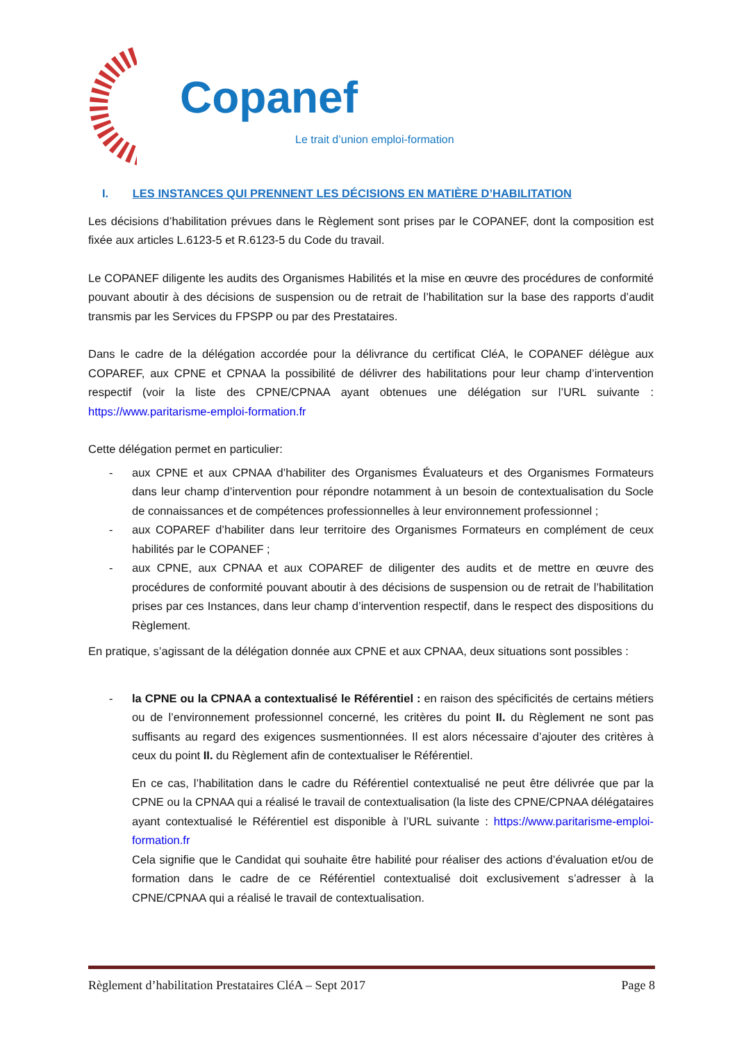Copanef Le trait d’union emploi-formation
I. LES INSTANCES QUI PRENNENT LES DÉCISIONS EN MATIÈRE D’HABILITATION
Les décisions d’habilitation prévues dans le Règlement sont prises par le COPANEF, dont la composition est fixée aux articles L.6123-5 et R.6123-5 du Code du travail.
Le COPANEF diligente les audits des Organismes Habilités et la mise en œuvre des procédures de conformité pouvant aboutir à des décisions de suspension ou de retrait de l’habilitation sur la base des rapports d’audit transmis par les Services du FPSPP ou par des Prestataires.
Dans le cadre de la délégation accordée pour la délivrance du certificat CléA, le COPANEF délègue aux COPAREF, aux CPNE et CPNAA la possibilité de délivrer des habilitations pour leur champ d’intervention respectif (voir la liste des CPNE/CPNAA ayant obtenues une délégation sur l’URL suivante : https://www.paritarisme-emploi-formation.fr
Cette délégation permet en particulier:
- aux CPNE et aux CPNAA d’habiliter des Organismes Évaluateurs et des Organismes Formateurs dans leur champ d’intervention pour répondre notamment à un besoin de contextualisation du Socle de connaissances et de compétences professionnelles à leur environnement professionnel ;
- aux COPAREF d’habiliter dans leur territoire des Organismes Formateurs en complément de ceux habilités par le COPANEF ;
- aux CPNE, aux CPNAA et aux COPAREF de diligenter des audits et de mettre en œuvre des procédures de conformité pouvant aboutir à des décisions de suspension ou de retrait de l’habilitation prises par ces Instances, dans leur champ d’intervention respectif, dans le respect des dispositions du Règlement.
En pratique, s’agissant de la délégation donnée aux CPNE et aux CPNAA, deux situations sont possibles :
- la CPNE ou la CPNAA a contextualisé le Référentiel : en raison des spécificités de certains métiers ou de l’environnement professionnel concerné, les critères du point II. du Règlement ne sont pas suffisants au regard des exigences susmentionnées. Il est alors nécessaire d’ajouter des critères à ceux du point II. du Règlement afin de contextualiser le Référentiel.
En ce cas, l’habilitation dans le cadre du Référentiel contextualisé ne peut être délivrée que par la CPNE ou la CPNAA qui a réalisé le travail de contextualisation (la liste des CPNE/CPNAA délégataires ayant contextualisé le Référentiel est disponible à l’URL suivante : https://www.paritarisme-emploi-formation.fr
Cela signifie que le Candidat qui souhaite être habilité pour réaliser des actions d’évaluation et/ou de formation dans le cadre de ce Référentiel contextualisé doit exclusivement s’adresser à la CPNE/CPNAA qui a réalisé le travail de contextualisation.
Règlement d’habilitation Prestataires CléA – Sept 2017 Page 8